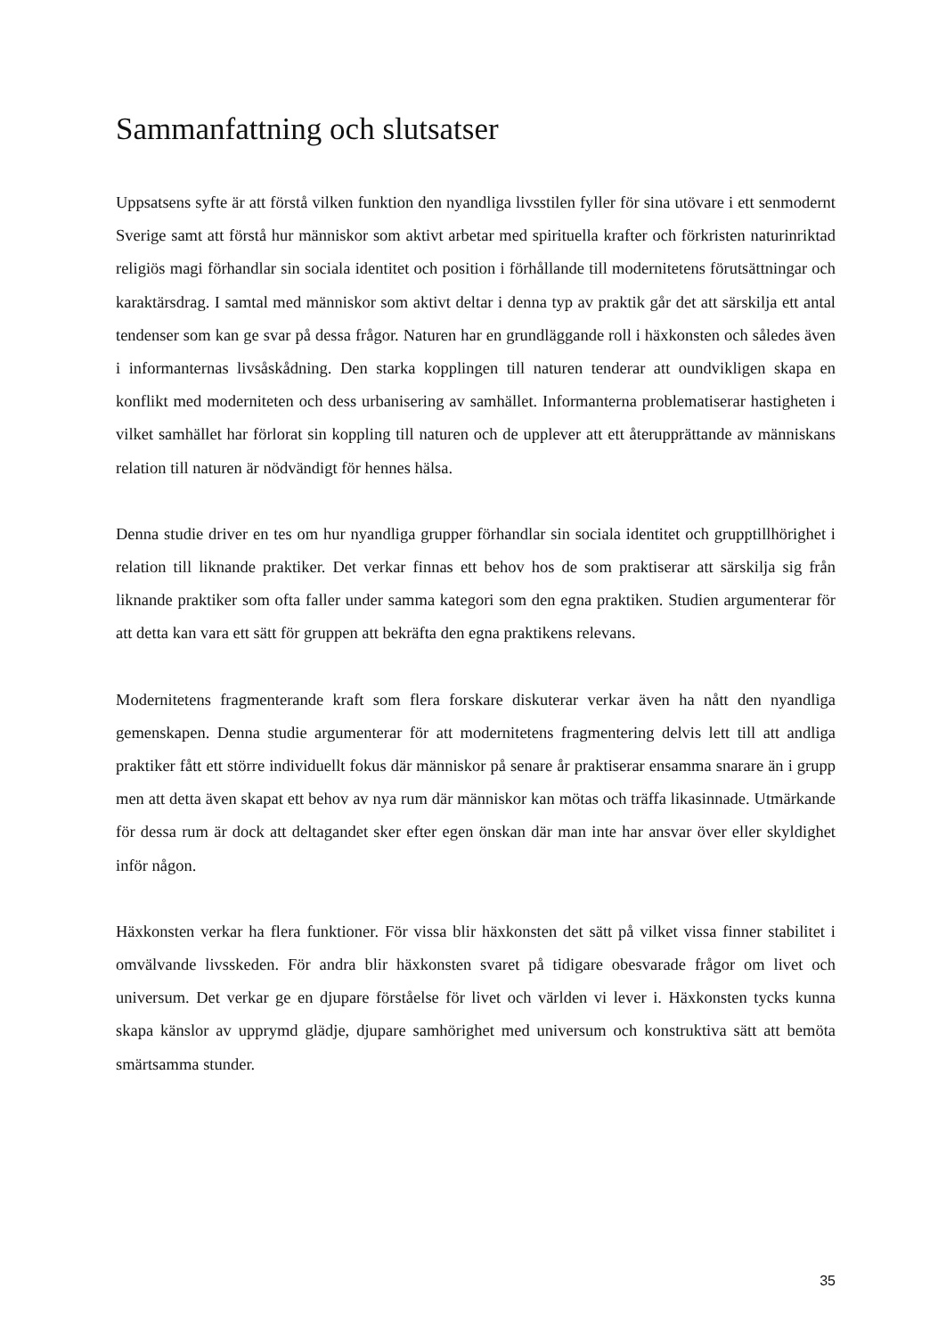Sammanfattning och slutsatser
Uppsatsens syfte är att förstå vilken funktion den nyandliga livsstilen fyller för sina utövare i ett senmodernt Sverige samt att förstå hur människor som aktivt arbetar med spirituella krafter och förkristen naturinriktad religiös magi förhandlar sin sociala identitet och position i förhållande till modernitetens förutsättningar och karaktärsdrag. I samtal med människor som aktivt deltar i denna typ av praktik går det att särskilja ett antal tendenser som kan ge svar på dessa frågor. Naturen har en grundläggande roll i häxkonsten och således även i informanternas livsåskådning. Den starka kopplingen till naturen tenderar att oundvikligen skapa en konflikt med moderniteten och dess urbanisering av samhället. Informanterna problematiserar hastigheten i vilket samhället har förlorat sin koppling till naturen och de upplever att ett återupprättande av människans relation till naturen är nödvändigt för hennes hälsa.
Denna studie driver en tes om hur nyandliga grupper förhandlar sin sociala identitet och grupptillhörighet i relation till liknande praktiker. Det verkar finnas ett behov hos de som praktiserar att särskilja sig från liknande praktiker som ofta faller under samma kategori som den egna praktiken. Studien argumenterar för att detta kan vara ett sätt för gruppen att bekräfta den egna praktikens relevans.
Modernitetens fragmenterande kraft som flera forskare diskuterar verkar även ha nått den nyandliga gemenskapen. Denna studie argumenterar för att modernitetens fragmentering delvis lett till att andliga praktiker fått ett större individuellt fokus där människor på senare år praktiserar ensamma snarare än i grupp men att detta även skapat ett behov av nya rum där människor kan mötas och träffa likasinnade. Utmärkande för dessa rum är dock att deltagandet sker efter egen önskan där man inte har ansvar över eller skyldighet inför någon.
Häxkonsten verkar ha flera funktioner. För vissa blir häxkonsten det sätt på vilket vissa finner stabilitet i omvälvande livsskeden. För andra blir häxkonsten svaret på tidigare obesvarade frågor om livet och universum. Det verkar ge en djupare förståelse för livet och världen vi lever i. Häxkonsten tycks kunna skapa känslor av upprymd glädje, djupare samhörighet med universum och konstruktiva sätt att bemöta smärtsamma stunder.
35